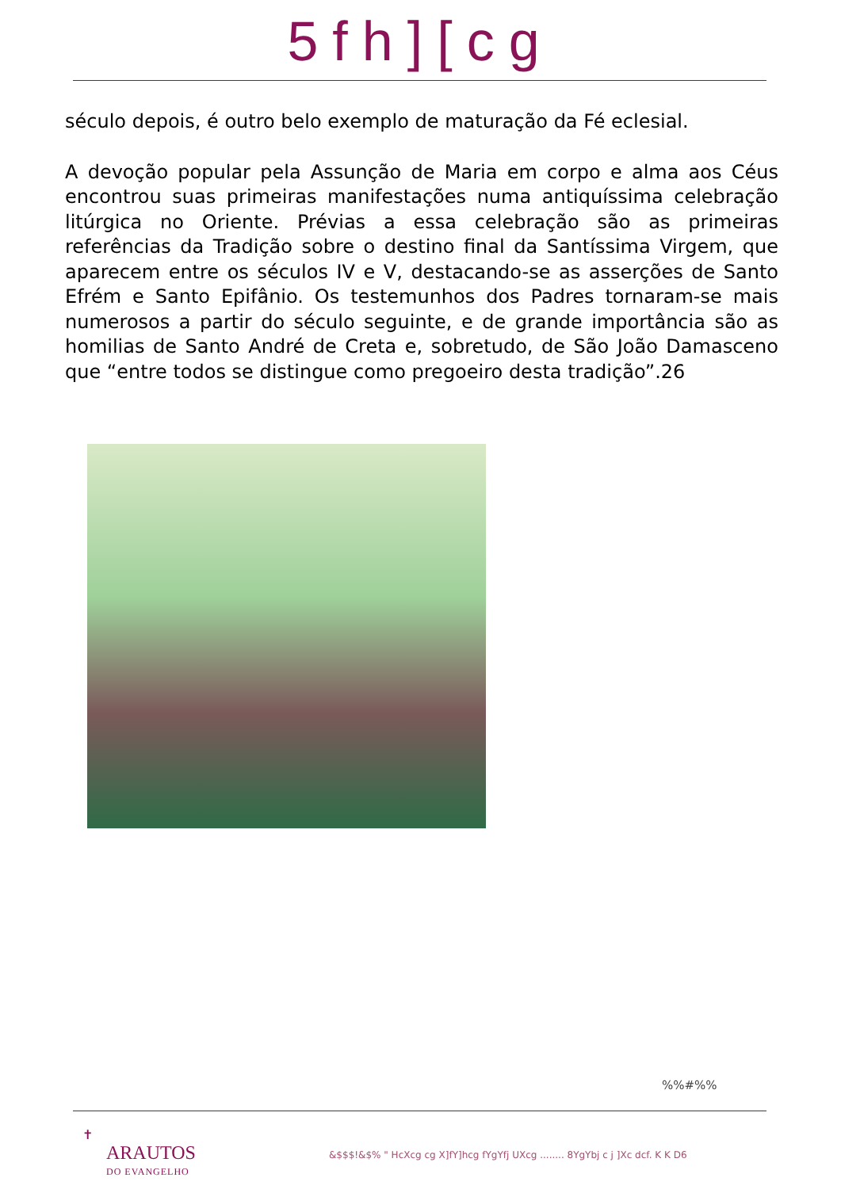5fh][cg
século depois, é outro belo exemplo de maturação da Fé eclesial.
A devoção popular pela Assunção de Maria em corpo e alma aos Céus encontrou suas primeiras manifestações numa antiquíssima celebração litúrgica no Oriente. Prévias a essa celebração são as primeiras referências da Tradição sobre o destino final da Santíssima Virgem, que aparecem entre os séculos IV e V, destacando-se as asserções de Santo Efrém e Santo Epifânio. Os testemunhos dos Padres tornaram-se mais numerosos a partir do século seguinte, e de grande importância são as homilias de Santo André de Creta e, sobretudo, de São João Damasceno que “entre todos se distingue como pregoeiro desta tradição”.26
%%#%%
✝
ARAUTOS
DO EVANGELHO
&$$$!&$% " HcXcg cg X]fY]hcg fYgYfj UXcg ........ 8YgYbj c j ]Xc dcf. K K D6